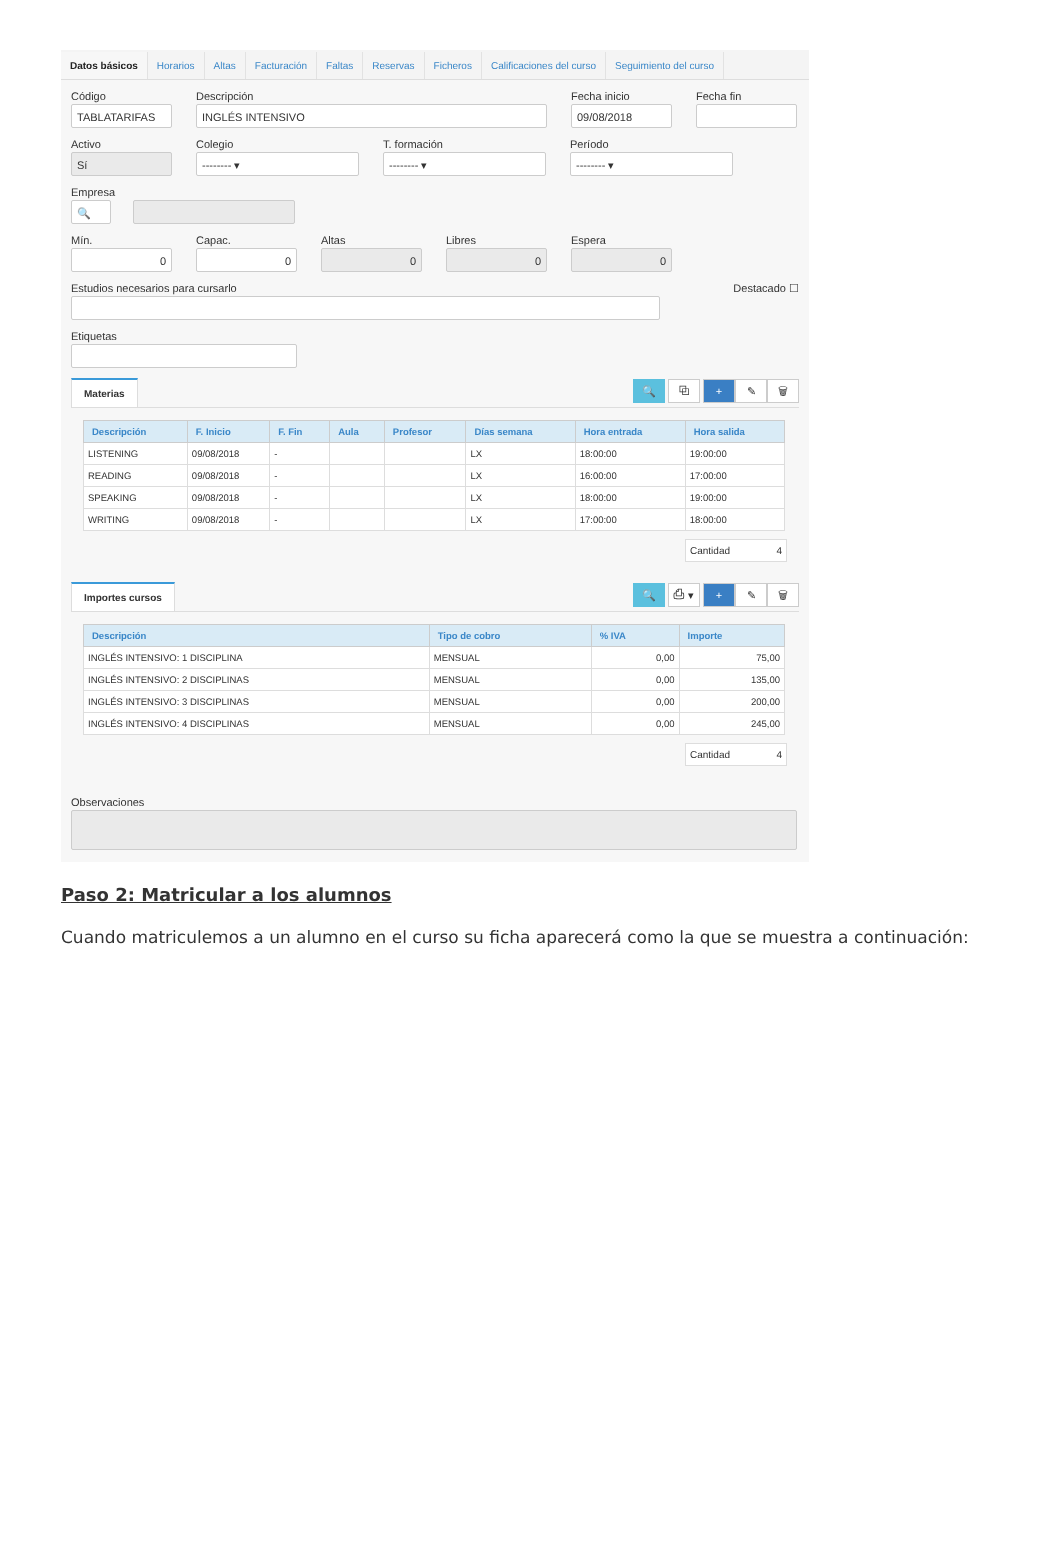Datos básicos Horarios Altas Facturación Faltas Reservas Ficheros Calificaciones del curso Seguimiento del curso
Código
TABLATARIFAS
Descripción
INGLÉS INTENSIVO
Fecha inicio
09/08/2018
Fecha fin
Activo
Sí
Colegio
-------- ▾
T. formación
-------- ▾
Período
-------- ▾
Empresa
🔍
Mín.
0
Capac.
0
Altas
0
Libres
0
Espera
0
Estudios necesarios para cursarlo
Destacado ☐
Etiquetas
Materias
🔍 ⧉ + ✎ 🗑
| Descripción | F. Inicio | F. Fin | Aula | Profesor | Días semana | Hora entrada | Hora salida |
| --- | --- | --- | --- | --- | --- | --- | --- |
| LISTENING | 09/08/2018 | - | | | LX | 18:00:00 | 19:00:00 |
| READING | 09/08/2018 | - | | | LX | 16:00:00 | 17:00:00 |
| SPEAKING | 09/08/2018 | - | | | LX | 18:00:00 | 19:00:00 |
| WRITING | 09/08/2018 | - | | | LX | 17:00:00 | 18:00:00 |
Cantidad 4
Importes cursos
🔍 ⎙ ▾ + ✎ 🗑
| Descripción | Tipo de cobro | % IVA | Importe |
| --- | --- | --- | --- |
| INGLÉS INTENSIVO: 1 DISCIPLINA | MENSUAL | 0,00 | 75,00 |
| INGLÉS INTENSIVO: 2 DISCIPLINAS | MENSUAL | 0,00 | 135,00 |
| INGLÉS INTENSIVO: 3 DISCIPLINAS | MENSUAL | 0,00 | 200,00 |
| INGLÉS INTENSIVO: 4 DISCIPLINAS | MENSUAL | 0,00 | 245,00 |
Cantidad 4
Observaciones
Paso 2: Matricular a los alumnos
Cuando matriculemos a un alumno en el curso su ficha aparecerá como la que se muestra a continuación: